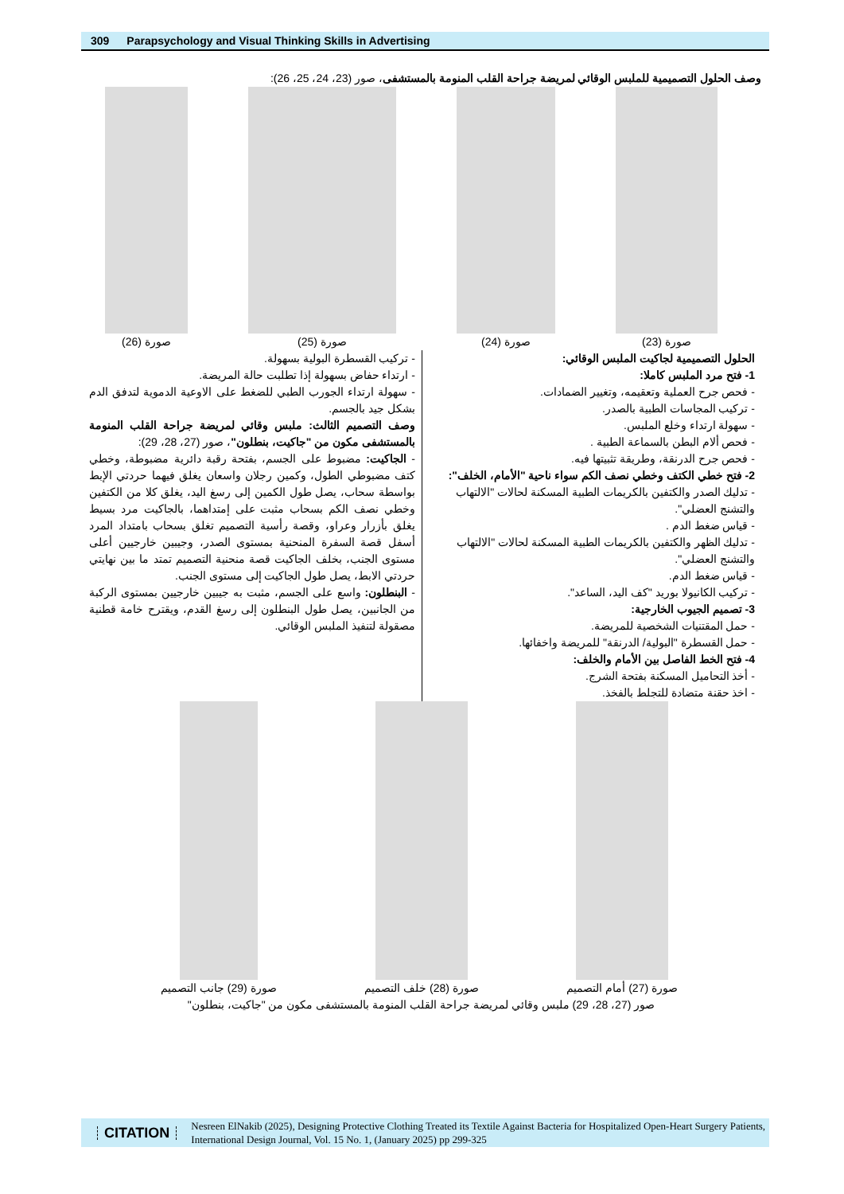309 Parapsychology and Visual Thinking Skills in Advertising
وصف الحلول التصميمية للملبس الوقائي لمريضة جراحة القلب المنومة بالمستشفى، صور (23، 24، 25، 26):
صورة (23) صورة (24) صورة (25) صورة (26)
الحلول التصميمية لجاكيت الملبس الوقائي:
1- فتح مرد الملبس كاملا:
- فحص جرح العملية وتعقيمه، وتغيير الضمادات.
- تركيب المجاسات الطبية بالصدر.
- سهولة ارتداء وخلع الملبس.
- فحص ألام البطن بالسماعة الطبية .
- فحص جرح الدرنقة، وطريقة تثبيتها فيه.
2- فتح خطي الكتف وخطي نصف الكم سواء ناحية "الأمام، الخلف":
- تدليك الصدر والكتفين بالكريمات الطبية المسكنة لحالات "الالتهاب والتشنج العضلي".
- قياس ضغط الدم .
- تدليك الظهر والكتفين بالكريمات الطبية المسكنة لحالات "الالتهاب والتشنج العضلي".
- قياس ضغط الدم.
- تركيب الكانيولا بوريد "كف اليد، الساعد".
3- تصميم الجيوب الخارجية:
- حمل المقتنيات الشخصية للمريضة.
- حمل القسطرة "البولية/ الدرنقة" للمريضة واخفائها.
4- فتح الخط الفاصل بين الأمام والخلف:
- أخذ التحاميل المسكنة بفتحة الشرج.
- اخذ حقنة متضادة للتجلط بالفخذ.
- تركيب القسطرة البولية بسهولة.
- ارتداء حفاض بسهولة إذا تطلبت حالة المريضة.
- سهولة ارتداء الجورب الطبي للضغط على الاوعية الدموية لتدفق الدم بشكل جيد بالجسم.
وصف التصميم الثالث: ملبس وقائي لمريضة جراحة القلب المنومة بالمستشفى مكون من "جاكيت، بنطلون"، صور (27، 28، 29):
- الجاكيت: مضبوط على الجسم، بفتحة رقبة دائرية مضبوطة، وخطي كتف مضبوطي الطول، وكمين رجلان واسعان يغلق فيهما حردتي الإبط بواسطة سحاب، يصل طول الكمين إلى رسغ اليد، يغلق كلا من الكتفين وخطي نصف الكم بسحاب مثبت على إمتداهما، بالجاكيت مرد بسيط يغلق بأزرار وعراو، وقصة رأسية التصميم تغلق بسحاب بامتداد المرد أسفل قصة السفرة المنحنية بمستوى الصدر، وجيبين خارجيين أعلى مستوى الجنب، بخلف الجاكيت قصة منحنية التصميم تمتد ما بين نهايتي حردتي الابط، يصل طول الجاكيت إلى مستوى الجنب.
- البنطلون: واسع على الجسم، مثبت به جيبين خارجيين بمستوى الركبة من الجانبين، يصل طول البنطلون إلى رسغ القدم، ويقترح خامة قطنية مصقولة لتنفيذ الملبس الوقائي.
صورة (27) أمام التصميم صورة (28) خلف التصميم صورة (29) جانب التصميم
صور (27، 28، 29) ملبس وقائي لمريضة جراحة القلب المنومة بالمستشفى مكون من "جاكيت، بنطلون"
CITATION
Nesreen ElNakib (2025), Designing Protective Clothing Treated its Textile Against Bacteria for Hospitalized Open-Heart Surgery Patients, International Design Journal, Vol. 15 No. 1, (January 2025) pp 299-325